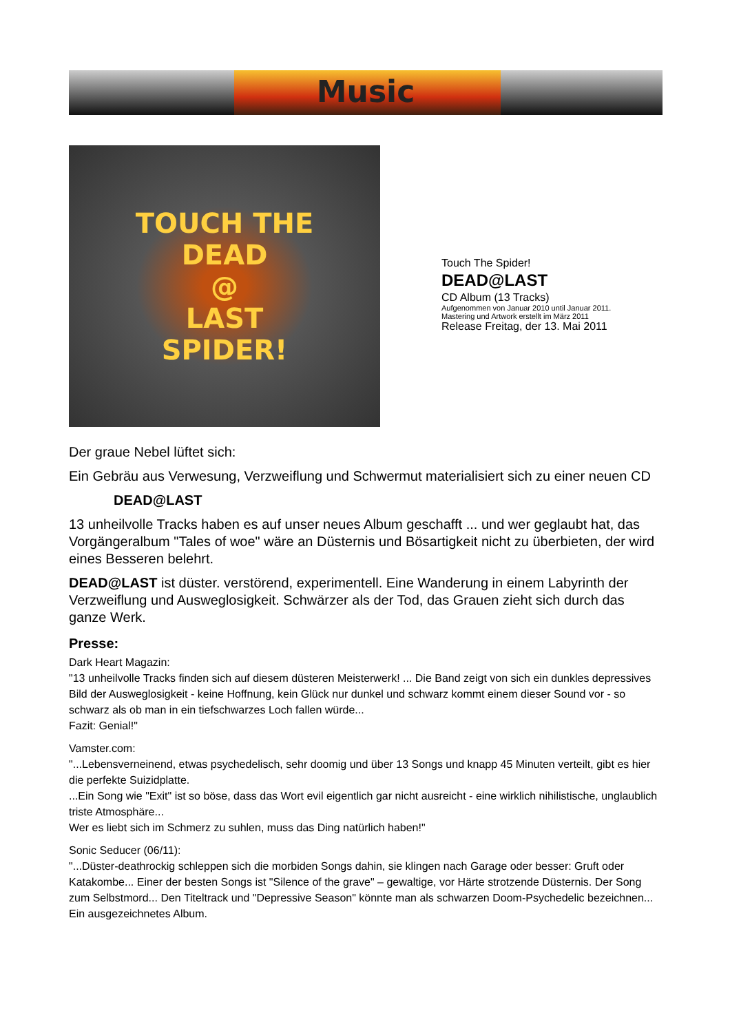Music
TOUCH THE
DEAD
@
LAST
SPIDER!
Touch The Spider!
DEAD@LAST
CD Album (13 Tracks)
Aufgenommen von Januar 2010 until Januar 2011.
Mastering und Artwork erstellt im März 2011
Release Freitag, der 13. Mai 2011
Der graue Nebel lüftet sich:
Ein Gebräu aus Verwesung, Verzweiflung und Schwermut materialisiert sich zu einer neuen CD
DEAD@LAST
13 unheilvolle Tracks haben es auf unser neues Album geschafft ... und wer geglaubt hat, das Vorgängeralbum "Tales of woe" wäre an Düsternis und Bösartigkeit nicht zu überbieten, der wird eines Besseren belehrt.
DEAD@LAST ist düster. verstörend, experimentell. Eine Wanderung in einem Labyrinth der Verzweiflung und Ausweglosigkeit. Schwärzer als der Tod, das Grauen zieht sich durch das ganze Werk.
Presse:
Dark Heart Magazin:
"13 unheilvolle Tracks finden sich auf diesem düsteren Meisterwerk! ... Die Band zeigt von sich ein dunkles depressives Bild der Ausweglosigkeit - keine Hoffnung, kein Glück nur dunkel und schwarz kommt einem dieser Sound vor - so schwarz als ob man in ein tiefschwarzes Loch fallen würde...
Fazit: Genial!"
Vamster.com:
"...Lebensverneinend, etwas psychedelisch, sehr doomig und über 13 Songs und knapp 45 Minuten verteilt, gibt es hier die perfekte Suizidplatte.
...Ein Song wie "Exit" ist so böse, dass das Wort evil eigentlich gar nicht ausreicht - eine wirklich nihilistische, unglaublich triste Atmosphäre...
Wer es liebt sich im Schmerz zu suhlen, muss das Ding natürlich haben!"
Sonic Seducer (06/11):
"...Düster-deathrockig schleppen sich die morbiden Songs dahin, sie klingen nach Garage oder besser: Gruft oder Katakombe... Einer der besten Songs ist "Silence of the grave" – gewaltige, vor Härte strotzende Düsternis. Der Song zum Selbstmord... Den Titeltrack und "Depressive Season" könnte man als schwarzen Doom-Psychedelic bezeichnen...
Ein ausgezeichnetes Album.